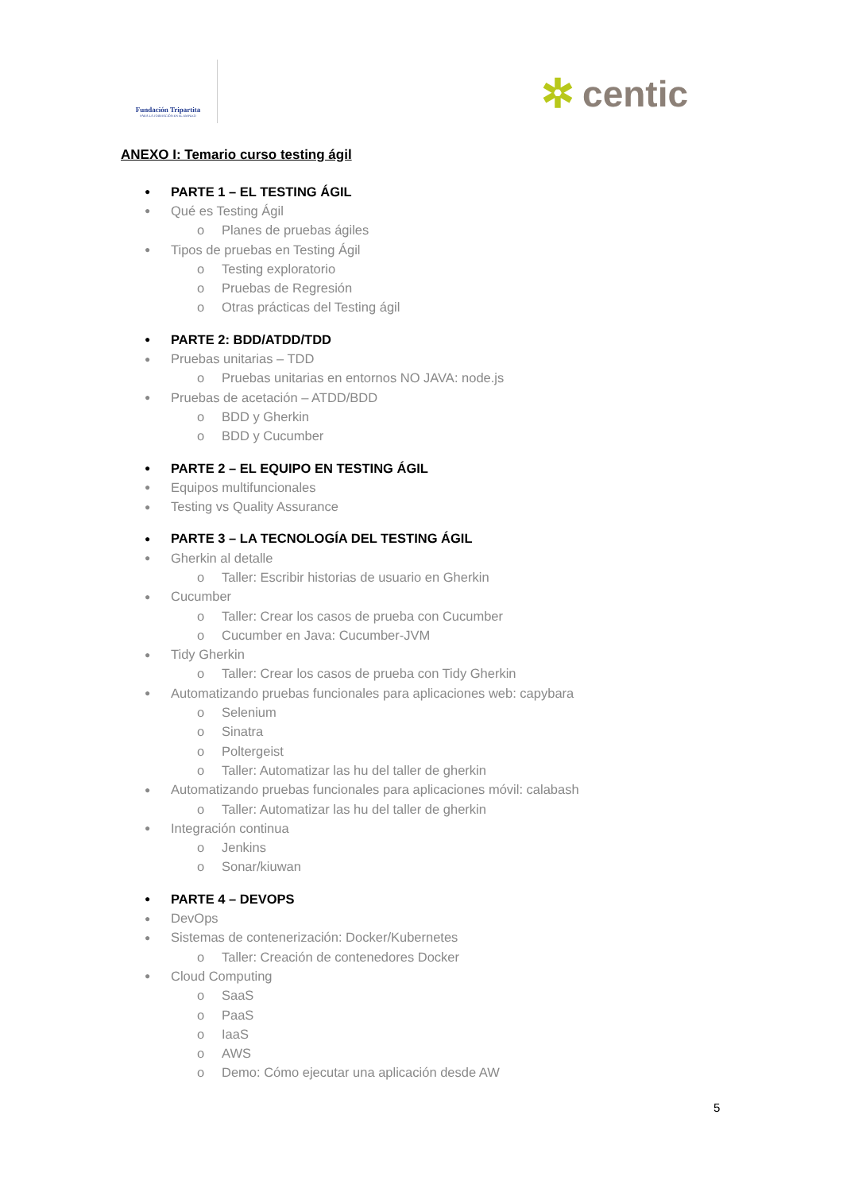Fundación Tripartita
PARA LA FORMACIÓN EN EL EMPLEO
✲ centic
ANEXO I: Temario curso testing ágil
● PARTE 1 – EL TESTING ÁGIL
● Qué es Testing Ágil
o Planes de pruebas ágiles
● Tipos de pruebas en Testing Ágil
o Testing exploratorio
o Pruebas de Regresión
o Otras prácticas del Testing ágil
● PARTE 2: BDD/ATDD/TDD
● Pruebas unitarias – TDD
o Pruebas unitarias en entornos NO JAVA: node.js
● Pruebas de acetación – ATDD/BDD
o BDD y Gherkin
o BDD y Cucumber
● PARTE 2 – EL EQUIPO EN TESTING ÁGIL
● Equipos multifuncionales
● Testing vs Quality Assurance
● PARTE 3 – LA TECNOLOGÍA DEL TESTING ÁGIL
● Gherkin al detalle
o Taller: Escribir historias de usuario en Gherkin
● Cucumber
o Taller: Crear los casos de prueba con Cucumber
o Cucumber en Java: Cucumber-JVM
● Tidy Gherkin
o Taller: Crear los casos de prueba con Tidy Gherkin
● Automatizando pruebas funcionales para aplicaciones web: capybara
o Selenium
o Sinatra
o Poltergeist
o Taller: Automatizar las hu del taller de gherkin
● Automatizando pruebas funcionales para aplicaciones móvil: calabash
o Taller: Automatizar las hu del taller de gherkin
● Integración continua
o Jenkins
o Sonar/kiuwan
● PARTE 4 – DEVOPS
● DevOps
● Sistemas de contenerización: Docker/Kubernetes
o Taller: Creación de contenedores Docker
● Cloud Computing
o SaaS
o PaaS
o IaaS
o AWS
o Demo: Cómo ejecutar una aplicación desde AW
5